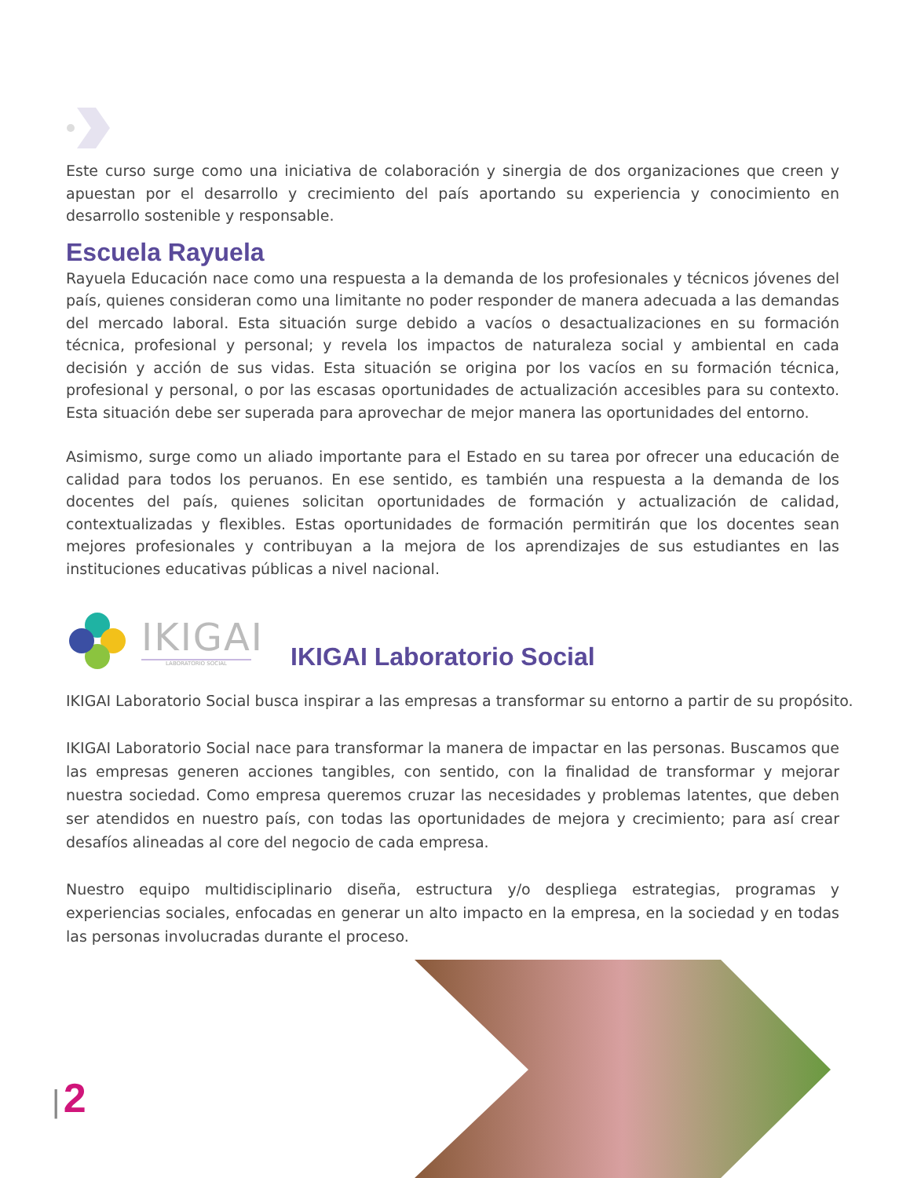Este curso surge como una iniciativa de colaboración y sinergia de dos organizaciones que creen y apuestan por el desarrollo y crecimiento del país aportando su experiencia y conocimiento en desarrollo sostenible y responsable.
Escuela Rayuela
Rayuela Educación nace como una respuesta a la demanda de los profesionales y técnicos jóvenes del país, quienes consideran como una limitante no poder responder de manera adecuada a las demandas del mercado laboral. Esta situación surge debido a vacíos o desactualizaciones en su formación técnica, profesional y personal; y revela los impactos de naturaleza social y ambiental en cada decisión y acción de sus vidas. Esta situación se origina por los vacíos en su formación técnica, profesional y personal, o por las escasas oportunidades de actualización accesibles para su contexto. Esta situación debe ser superada para aprovechar de mejor manera las oportunidades del entorno.
Asimismo, surge como un aliado importante para el Estado en su tarea por ofrecer una educación de calidad para todos los peruanos. En ese sentido, es también una respuesta a la demanda de los docentes del país, quienes solicitan oportunidades de formación y actualización de calidad, contextualizadas y flexibles. Estas oportunidades de formación permitirán que los docentes sean mejores profesionales y contribuyan a la mejora de los aprendizajes de sus estudiantes en las instituciones educativas públicas a nivel nacional.
IKIGAI
LABORATORIO SOCIAL
IKIGAI Laboratorio Social
IKIGAI Laboratorio Social busca inspirar a las empresas a transformar su entorno a partir de su propósito.
IKIGAI Laboratorio Social nace para transformar la manera de impactar en las personas. Buscamos que las empresas generen acciones tangibles, con sentido, con la finalidad de transformar y mejorar nuestra sociedad. Como empresa queremos cruzar las necesidades y problemas latentes, que deben ser atendidos en nuestro país, con todas las oportunidades de mejora y crecimiento; para así crear desafíos alineadas al core del negocio de cada empresa.
Nuestro equipo multidisciplinario diseña, estructura y/o despliega estrategias, programas y experiencias sociales, enfocadas en generar un alto impacto en la empresa, en la sociedad y en todas las personas involucradas durante el proceso.
| 2